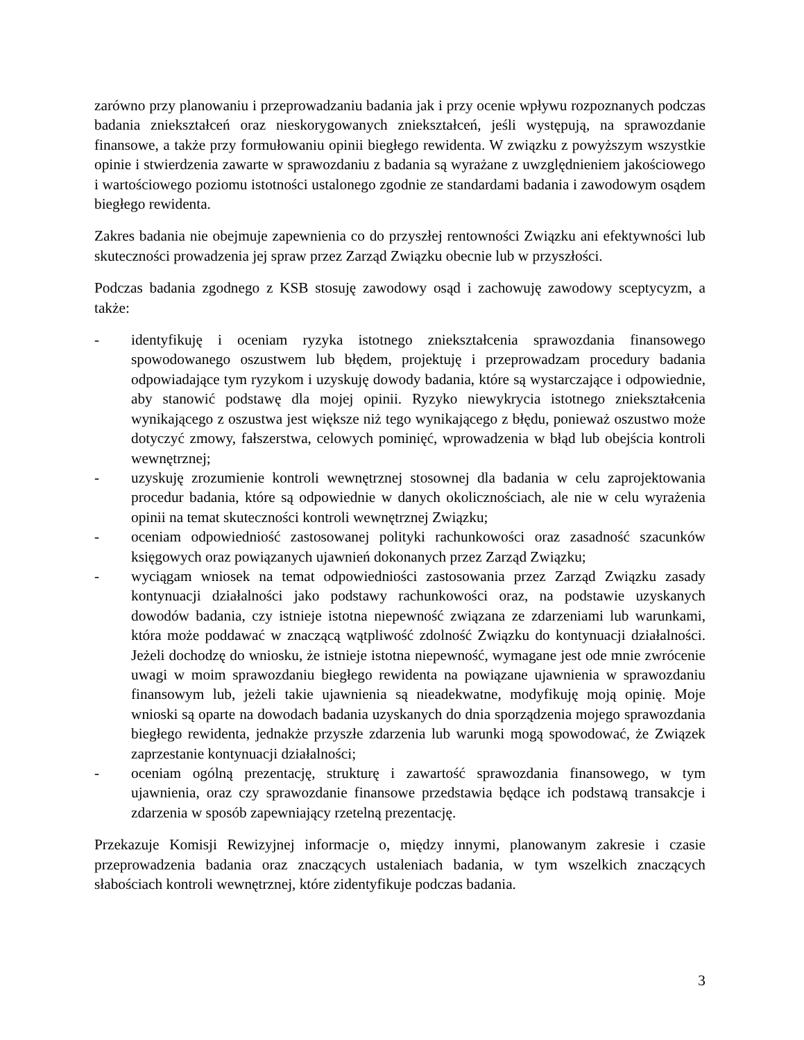zarówno przy planowaniu i przeprowadzaniu badania jak i przy ocenie wpływu rozpoznanych podczas badania zniekształceń oraz nieskorygowanych zniekształceń, jeśli występują, na sprawozdanie finansowe, a także przy formułowaniu opinii biegłego rewidenta. W związku z powyższym wszystkie opinie i stwierdzenia zawarte w sprawozdaniu z badania są wyrażane z uwzględnieniem jakościowego i wartościowego poziomu istotności ustalonego zgodnie ze standardami badania i zawodowym osądem biegłego rewidenta.
Zakres badania nie obejmuje zapewnienia co do przyszłej rentowności Związku ani efektywności lub skuteczności prowadzenia jej spraw przez Zarząd Związku obecnie lub w przyszłości.
Podczas badania zgodnego z KSB stosuję zawodowy osąd i zachowuję zawodowy sceptycyzm, a także:
- identyfikuję i oceniam ryzyka istotnego zniekształcenia sprawozdania finansowego spowodowanego oszustwem lub błędem, projektuję i przeprowadzam procedury badania odpowiadające tym ryzykom i uzyskuję dowody badania, które są wystarczające i odpowiednie, aby stanowić podstawę dla mojej opinii. Ryzyko niewykrycia istotnego zniekształcenia wynikającego z oszustwa jest większe niż tego wynikającego z błędu, ponieważ oszustwo może dotyczyć zmowy, fałszerstwa, celowych pominięć, wprowadzenia w błąd lub obejścia kontroli wewnętrznej;
- uzyskuję zrozumienie kontroli wewnętrznej stosownej dla badania w celu zaprojektowania procedur badania, które są odpowiednie w danych okolicznościach, ale nie w celu wyrażenia opinii na temat skuteczności kontroli wewnętrznej Związku;
- oceniam odpowiedniość zastosowanej polityki rachunkowości oraz zasadność szacunków księgowych oraz powiązanych ujawnień dokonanych przez Zarząd Związku;
- wyciągam wniosek na temat odpowiedniości zastosowania przez Zarząd Związku zasady kontynuacji działalności jako podstawy rachunkowości oraz, na podstawie uzyskanych dowodów badania, czy istnieje istotna niepewność związana ze zdarzeniami lub warunkami, która może poddawać w znaczącą wątpliwość zdolność Związku do kontynuacji działalności. Jeżeli dochodzę do wniosku, że istnieje istotna niepewność, wymagane jest ode mnie zwrócenie uwagi w moim sprawozdaniu biegłego rewidenta na powiązane ujawnienia w sprawozdaniu finansowym lub, jeżeli takie ujawnienia są nieadekwatne, modyfikuję moją opinię. Moje wnioski są oparte na dowodach badania uzyskanych do dnia sporządzenia mojego sprawozdania biegłego rewidenta, jednakże przyszłe zdarzenia lub warunki mogą spowodować, że Związek zaprzestanie kontynuacji działalności;
- oceniam ogólną prezentację, strukturę i zawartość sprawozdania finansowego, w tym ujawnienia, oraz czy sprawozdanie finansowe przedstawia będące ich podstawą transakcje i zdarzenia w sposób zapewniający rzetelną prezentację.
Przekazuje Komisji Rewizyjnej informacje o, między innymi, planowanym zakresie i czasie przeprowadzenia badania oraz znaczących ustaleniach badania, w tym wszelkich znaczących słabościach kontroli wewnętrznej, które zidentyfikuje podczas badania.
3